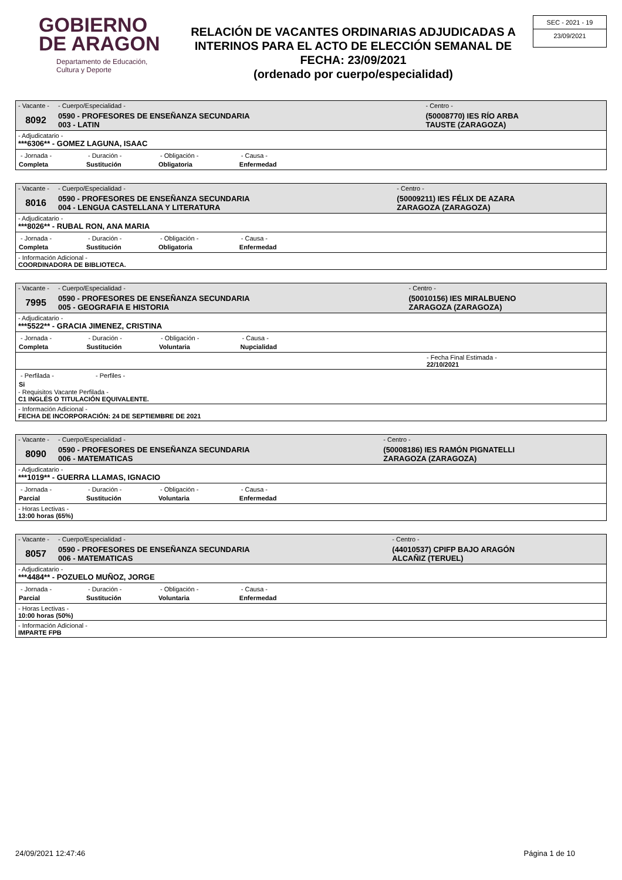GOBIERNO
DE ARAGON
Departamento de Educación,
Cultura y Deporte
RELACIÓN DE VACANTES ORDINARIAS ADJUDICADAS A INTERINOS PARA EL ACTO DE ELECCIÓN SEMANAL DE FECHA: 23/09/2021
(ordenado por cuerpo/especialidad)
SEC - 2021 - 19
23/09/2021
| - Vacante - | - Cuerpo/Especialidad - | - Centro - |
| 8092 | 0590 - PROFESORES DE ENSEÑANZA SECUNDARIA 003 - LATIN | (50008770) IES RÍO ARBA TAUSTE (ZARAGOZA) |
- Adjudicatario -
***6306** - GOMEZ LAGUNA, ISAAC
| - Jornada - | - Duración - | - Obligación - | - Causa - | |
| Completa | Sustitución | Obligatoria | Enfermedad | |
| - Vacante - | - Cuerpo/Especialidad - | - Centro - |
| 8016 | 0590 - PROFESORES DE ENSEÑANZA SECUNDARIA 004 - LENGUA CASTELLANA Y LITERATURA | (50009211) IES FÉLIX DE AZARA ZARAGOZA (ZARAGOZA) |
- Adjudicatario -
***8026** - RUBAL RON, ANA MARIA
| - Jornada - | - Duración - | - Obligación - | - Causa - | |
| Completa | Sustitución | Obligatoria | Enfermedad | |
- Información Adicional -
COORDINADORA DE BIBLIOTECA.
| - Vacante - | - Cuerpo/Especialidad - | - Centro - |
| 7995 | 0590 - PROFESORES DE ENSEÑANZA SECUNDARIA 005 - GEOGRAFIA E HISTORIA | (50010156) IES MIRALBUENO ZARAGOZA (ZARAGOZA) |
- Adjudicatario -
***5522** - GRACIA JIMENEZ, CRISTINA
| - Jornada - | - Duración - | - Obligación - | - Causa - | |
| Completa | Sustitución | Voluntaria | Nupcialidad | |
- Fecha Final Estimada -
22/10/2021
| - Perfilada - | - Perfiles - |
| Si | |
- Requisitos Vacante Perfilada -
C1 INGLÉS O TITULACIÓN EQUIVALENTE.
- Información Adicional -
FECHA DE INCORPORACIÓN: 24 DE SEPTIEMBRE DE 2021
| - Vacante - | - Cuerpo/Especialidad - | - Centro - |
| 8090 | 0590 - PROFESORES DE ENSEÑANZA SECUNDARIA 006 - MATEMATICAS | (50008186) IES RAMÓN PIGNATELLI ZARAGOZA (ZARAGOZA) |
- Adjudicatario -
***1019** - GUERRA LLAMAS, IGNACIO
| - Jornada - | - Duración - | - Obligación - | - Causa - | |
| Parcial | Sustitución | Voluntaria | Enfermedad | |
- Horas Lectivas -
13:00 horas (65%)
| - Vacante - | - Cuerpo/Especialidad - | - Centro - |
| 8057 | 0590 - PROFESORES DE ENSEÑANZA SECUNDARIA 006 - MATEMATICAS | (44010537) CPIFP BAJO ARAGÓN ALCAÑIZ (TERUEL) |
- Adjudicatario -
***4484** - POZUELO MUÑOZ, JORGE
| - Jornada - | - Duración - | - Obligación - | - Causa - | |
| Parcial | Sustitución | Voluntaria | Enfermedad | |
- Horas Lectivas -
10:00 horas (50%)
- Información Adicional -
IMPARTE FPB
24/09/2021 12:47:46 Página 1 de 10